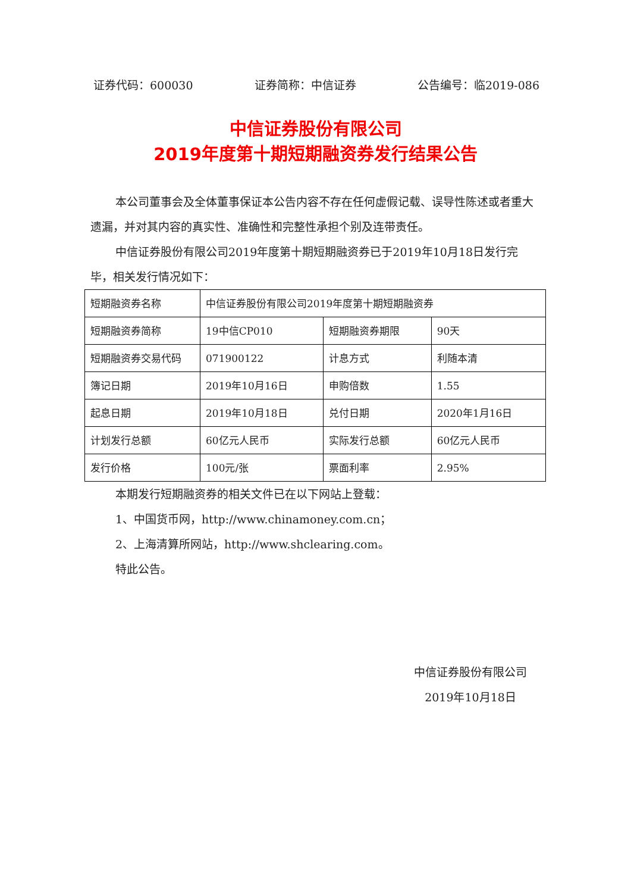证券代码：600030 证券简称：中信证券 公告编号：临2019-086
中信证券股份有限公司
2019年度第十期短期融资券发行结果公告
本公司董事会及全体董事保证本公告内容不存在任何虚假记载、误导性陈述或者重大遗漏，并对其内容的真实性、准确性和完整性承担个别及连带责任。
中信证券股份有限公司2019年度第十期短期融资券已于2019年10月18日发行完毕，相关发行情况如下：
| 短期融资券名称 | 中信证券股份有限公司2019年度第十期短期融资券 | | |
| 短期融资券简称 | 19中信CP010 | 短期融资券期限 | 90天 |
| 短期融资券交易代码 | 071900122 | 计息方式 | 利随本清 |
| 簿记日期 | 2019年10月16日 | 申购倍数 | 1.55 |
| 起息日期 | 2019年10月18日 | 兑付日期 | 2020年1月16日 |
| 计划发行总额 | 60亿元人民币 | 实际发行总额 | 60亿元人民币 |
| 发行价格 | 100元/张 | 票面利率 | 2.95% |
本期发行短期融资券的相关文件已在以下网站上登载：
1、中国货币网，http://www.chinamoney.com.cn；
2、上海清算所网站，http://www.shclearing.com。
特此公告。
中信证券股份有限公司
2019年10月18日